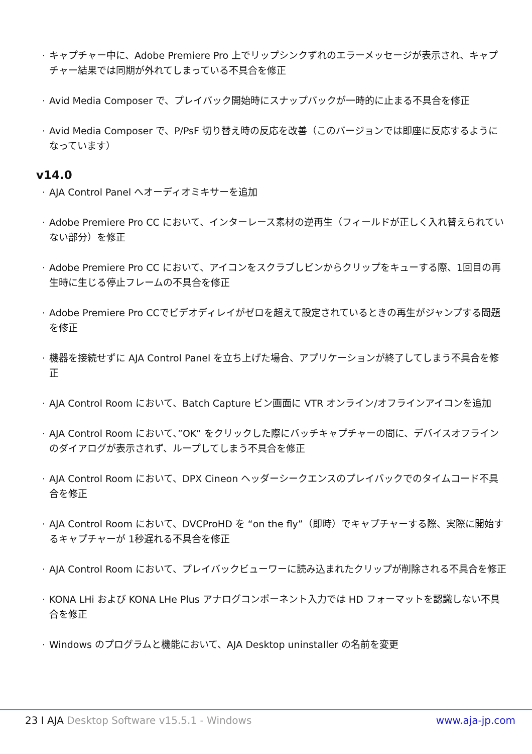· キャプチャー中に、Adobe Premiere Pro 上でリップシンクずれのエラーメッセージが表示され、キャプチャー結果では同期が外れてしまっている不具合を修正
· Avid Media Composer で、プレイバック開始時にスナップバックが一時的に止まる不具合を修正
· Avid Media Composer で、P/PsF 切り替え時の反応を改善（このバージョンでは即座に反応するようになっています）
v14.0
· AJA Control Panel へオーディオミキサーを追加
· Adobe Premiere Pro CC において、インターレース素材の逆再生（フィールドが正しく入れ替えられていない部分）を修正
· Adobe Premiere Pro CC において、アイコンをスクラブしビンからクリップをキューする際、1回目の再生時に生じる停止フレームの不具合を修正
· Adobe Premiere Pro CCでビデオディレイがゼロを超えて設定されているときの再生がジャンプする問題を修正
· 機器を接続せずに AJA Control Panel を立ち上げた場合、アプリケーションが終了してしまう不具合を修正
· AJA Control Room において、Batch Capture ビン画面に VTR オンライン/オフラインアイコンを追加
· AJA Control Room において、”OK” をクリックした際にバッチキャプチャーの間に、デバイスオフラインのダイアログが表示されず、ループしてしまう不具合を修正
· AJA Control Room において、DPX Cineon ヘッダーシークエンスのプレイバックでのタイムコード不具合を修正
· AJA Control Room において、DVCProHD を “on the fly”（即時）でキャプチャーする際、実際に開始するキャプチャーが 1秒遅れる不具合を修正
· AJA Control Room において、プレイバックビューワーに読み込まれたクリップが削除される不具合を修正
· KONA LHi および KONA LHe Plus アナログコンポーネント入力では HD フォーマットを認識しない不具合を修正
· Windows のプログラムと機能において、AJA Desktop uninstaller の名前を変更
23 I AJA Desktop Software v15.5.1 - Windows www.aja-jp.com